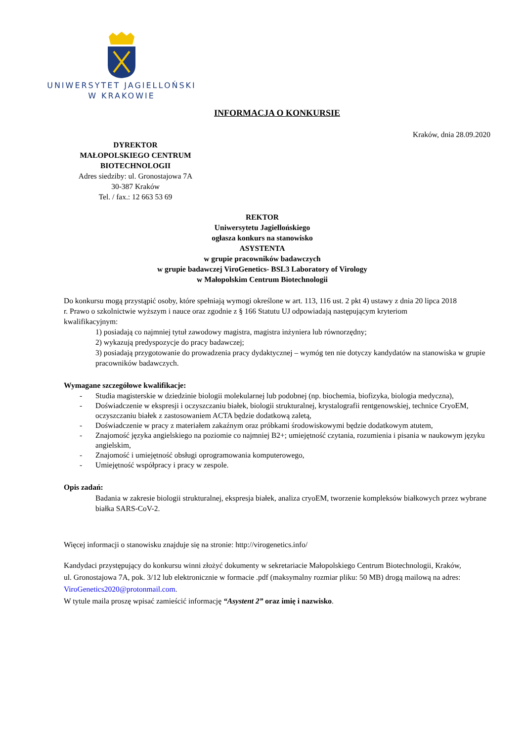UNIWERSYTET JAGIELLOŃSKI
W KRAKOWIE
INFORMACJA O KONKURSIE
Kraków, dnia 28.09.2020
DYREKTOR
MAŁOPOLSKIEGO CENTRUM
BIOTECHNOLOGII
Adres siedziby: ul. Gronostajowa 7A
30-387 Kraków
Tel. / fax.: 12 663 53 69
REKTOR
Uniwersytetu Jagiellońskiego
ogłasza konkurs na stanowisko
ASYSTENTA
w grupie pracowników badawczych
w grupie badawczej ViroGenetics- BSL3 Laboratory of Virology
w Małopolskim Centrum Biotechnologii
Do konkursu mogą przystąpić osoby, które spełniają wymogi określone w art. 113, 116 ust. 2 pkt 4) ustawy z dnia 20 lipca 2018 r. Prawo o szkolnictwie wyższym i nauce oraz zgodnie z § 166 Statutu UJ odpowiadają następującym kryteriom kwalifikacyjnym:
1) posiadają co najmniej tytuł zawodowy magistra, magistra inżyniera lub równorzędny;
2) wykazują predyspozycje do pracy badawczej;
3) posiadają przygotowanie do prowadzenia pracy dydaktycznej – wymóg ten nie dotyczy kandydatów na stanowiska w grupie pracowników badawczych.
Wymagane szczegółowe kwalifikacje:
- Studia magisterskie w dziedzinie biologii molekularnej lub podobnej (np. biochemia, biofizyka, biologia medyczna),
- Doświadczenie w ekspresji i oczyszczaniu białek, biologii strukturalnej, krystalografii rentgenowskiej, technice CryoEM, oczyszczaniu białek z zastosowaniem ACTA będzie dodatkową zaletą,
- Doświadczenie w pracy z materiałem zakaźnym oraz próbkami środowiskowymi będzie dodatkowym atutem,
- Znajomość języka angielskiego na poziomie co najmniej B2+; umiejętność czytania, rozumienia i pisania w naukowym języku angielskim,
- Znajomość i umiejętność obsługi oprogramowania komputerowego,
- Umiejętność współpracy i pracy w zespole.
Opis zadań:
Badania w zakresie biologii strukturalnej, ekspresja białek, analiza cryoEM, tworzenie kompleksów białkowych przez wybrane białka SARS-CoV-2.
Więcej informacji o stanowisku znajduje się na stronie: http://virogenetics.info/
Kandydaci przystępujący do konkursu winni złożyć dokumenty w sekretariacie Małopolskiego Centrum Biotechnologii, Kraków, ul. Gronostajowa 7A, pok. 3/12 lub elektronicznie w formacie .pdf (maksymalny rozmiar pliku: 50 MB) drogą mailową na adres: ViroGenetics2020@protonmail.com.
W tytule maila proszę wpisać zamieścić informację “Asystent 2” oraz imię i nazwisko.